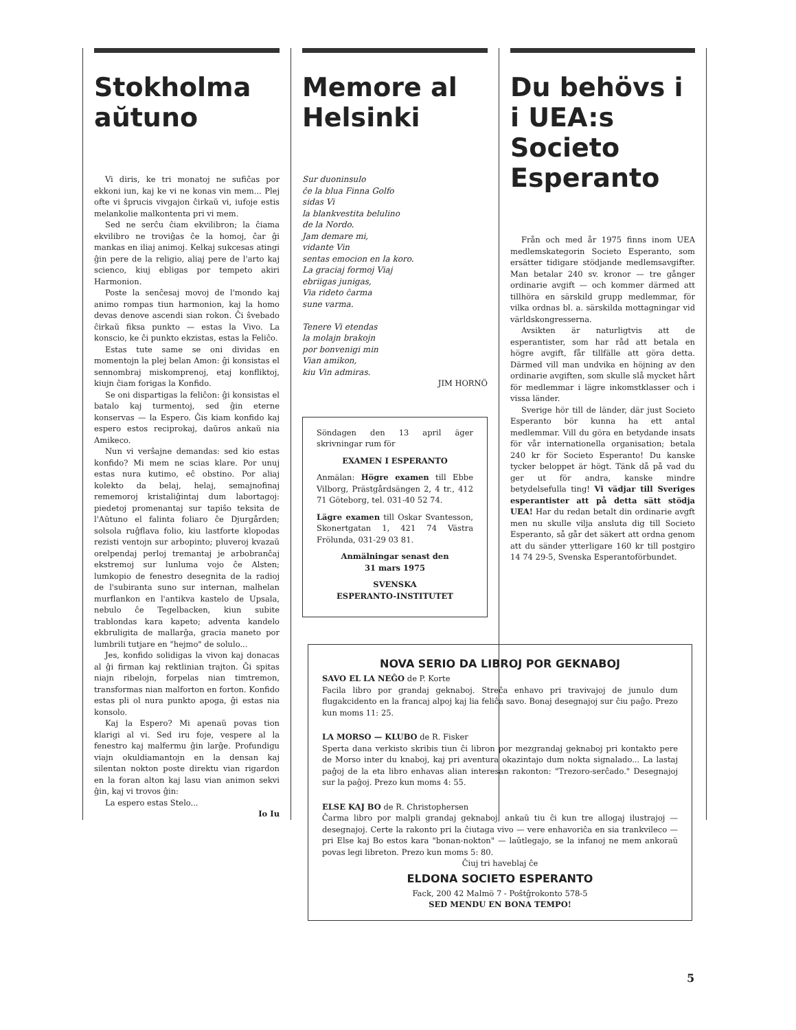Stokholma aŭtuno
Vi diris, ke tri monatoj ne sufiĉas por ekkoni iun, kaj ke vi ne konas vin mem... Plej ofte vi ŝprucis vivgajon ĉirkaŭ vi, iufoje estis melankolie malkontenta pri vi mem.
Sed ne serĉu ĉiam ekvilibron; la ĉiama ekvilibro ne troviĝas ĉe la homoj, ĉar ĝi mankas en iliaj animoj. Kelkaj sukcesas atingi ĝin pere de la religio, aliaj pere de l'arto kaj scienco, kiuj ebligas por tempeto akiri Harmonion.
Poste la senĉesaj movoj de l'mondo kaj animo rompas tiun harmonion, kaj la homo devas denove ascendi sian rokon. Ĉi ŝvebado ĉirkaŭ fiksa punkto — estas la Vivo. La konscio, ke ĉi punkto ekzistas, estas la Feliĉo.
Estas tute same se oni dividas en momentojn la plej belan Amon: ĝi konsistas el sennombraj miskomprenoj, etaj konfliktoj, kiujn ĉiam forigas la Konfido.
Se oni dispartigas la feliĉon: ĝi konsistas el batalo kaj turmentoj, sed ĝin eterne konservas — la Espero. Ĝis kiam konfido kaj espero estos reciprokaj, daŭros ankaŭ nia Amikeco.
Nun vi verŝajne demandas: sed kio estas konfido? Mi mem ne scias klare. Por unuj estas nura kutimo, eĉ obstino. Por aliaj kolekto da belaj, helaj, semajnofinaj rememoroj kristaliĝintaj dum labortagoj: piedetoj promenantaj sur tapiŝo teksita de l'Aŭtuno el falinta foliaro ĉe Djurgården; solsola ruĝflava folio, kiu lastforte klopodas rezisti ventojn sur arbopinto; pluveroj kvazaŭ orelpendaj perloj tremantaj je arbobranĉaj ekstremoj sur lunluma vojo ĉe Alsten; lumkopio de fenestro desegnita de la radioj de l'subiranta suno sur internan, malhelan murflankon en l'antikva kastelo de Upsala, nebulo ĉe Tegelbacken, kiun subite trablondas kara kapeto; adventa kandelo ekbruligita de mallarĝa, gracia maneto por lumbrili tutjare en "hejmo" de solulo...
Jes, konfido solidigas la vivon kaj donacas al ĝi firman kaj rektlinian trajton. Ĝi spitas niajn ribelojn, forpelas nian timtremon, transformas nian malforton en forton. Konfido estas pli ol nura punkto apoga, ĝi estas nia konsolo.
Kaj la Espero? Mi apenaŭ povas tion klarigi al vi. Sed iru foje, vespere al la fenestro kaj malfermu ĝin larĝe. Profundigu viajn okuldiamantojn en la densan kaj silentan nokton poste direktu vian rigardon en la foran alton kaj lasu vian animon sekvi ĝin, kaj vi trovos ĝin:
La espero estas Stelo...
Io Iu
Memore al Helsinki
Sur duoninsulo
ĉe la blua Finna Golfo
sidas Vi
la blankvestita belulino
de la Nordo.
Jam demare mi,
vidante Vin
sentas emocion en la koro.
La graciaj formoj Viaj
ebriigas junigas,
Via rideto ĉarma
sune varma.
Tenere Vi etendas
la molajn brakojn
por bonvenigi min
Vian amikon,
kiu Vin admiras.
JIM HORNÖ
Söndagen den 13 april äger skrivningar rum för
EXAMEN I ESPERANTO
Anmälan: Högre examen till Ebbe Vilborg, Prästgårdsängen 2, 4 tr., 412 71 Göteborg, tel. 031-40 52 74.
Lägre examen till Oskar Svantesson, Skonertgatan 1, 421 74 Västra Frölunda, 031-29 03 81.
Anmälningar senast den
31 mars 1975
SVENSKA
ESPERANTO-INSTITUTET
Du behövs i i UEA:s Societo Esperanto
Från och med år 1975 finns inom UEA medlemskategorin Societo Esperanto, som ersätter tidigare stödjande medlemsavgifter. Man betalar 240 sv. kronor — tre gånger ordinarie avgift — och kommer därmed att tillhöra en särskild grupp medlemmar, för vilka ordnas bl. a. särskilda mottagningar vid världskongresserna.
Avsikten är naturligtvis att de esperantister, som har råd att betala en högre avgift, får tillfälle att göra detta. Därmed vill man undvika en höjning av den ordinarie avgiften, som skulle slå mycket hårt för medlemmar i lägre inkomstklasser och i vissa länder.
Sverige hör till de länder, där just Societo Esperanto bör kunna ha ett antal medlemmar. Vill du göra en betydande insats för vår internationella organisation; betala 240 kr för Societo Esperanto! Du kanske tycker beloppet är högt. Tänk då på vad du ger ut för andra, kanske mindre betydelsefulla ting! Vi vädjar till Sveriges esperantister att på detta sätt stödja UEA! Har du redan betalt din ordinarie avgft men nu skulle vilja ansluta dig till Societo Esperanto, så går det säkert att ordna genom att du sänder ytterligare 160 kr till postgiro 14 74 29-5, Svenska Esperantoförbundet.
NOVA SERIO DA LIBROJ POR GEKNABOJ
SAVO EL LA NEĜO de P. Korte
Facila libro por grandaj geknaboj. Streĉa enhavo pri travivajoj de junulo dum flugakcidento en la francaj alpoj kaj lia feliĉa savo. Bonaj desegnajoj sur ĉiu paĝo. Prezo kun moms 11: 25.
LA MORSO — KLUBO de R. Fisker
Sperta dana verkisto skribis tiun ĉi libron por mezgrandaj geknaboj pri kontakto pere de Morso inter du knaboj, kaj pri aventura okazintajo dum nokta signalado... La lastaj paĝoj de la eta libro enhavas alian interesan rakonton: "Trezoro-serĉado." Desegnajoj sur la paĝoj. Prezo kun moms 4: 55.
ELSE KAJ BO de R. Christophersen
Ĉarma libro por malpli grandaj geknaboj, ankaŭ tiu ĉi kun tre allogaj ilustrajoj — desegnajoj. Certe la rakonto pri la ĉiutaga vivo — vere enhavoriĉa en sia trankvileco — pri Else kaj Bo estos kara "bonan-nokton" — laŭtlegajo, se la infanoj ne mem ankoraŭ povas legi libreton. Prezo kun moms 5: 80.
Ĉiuj tri haveblaj ĉe
ELDONA SOCIETO ESPERANTO
Fack, 200 42 Malmö 7 - Poŝtĝrokonto 578-5
SED MENDU EN BONA TEMPO!
5